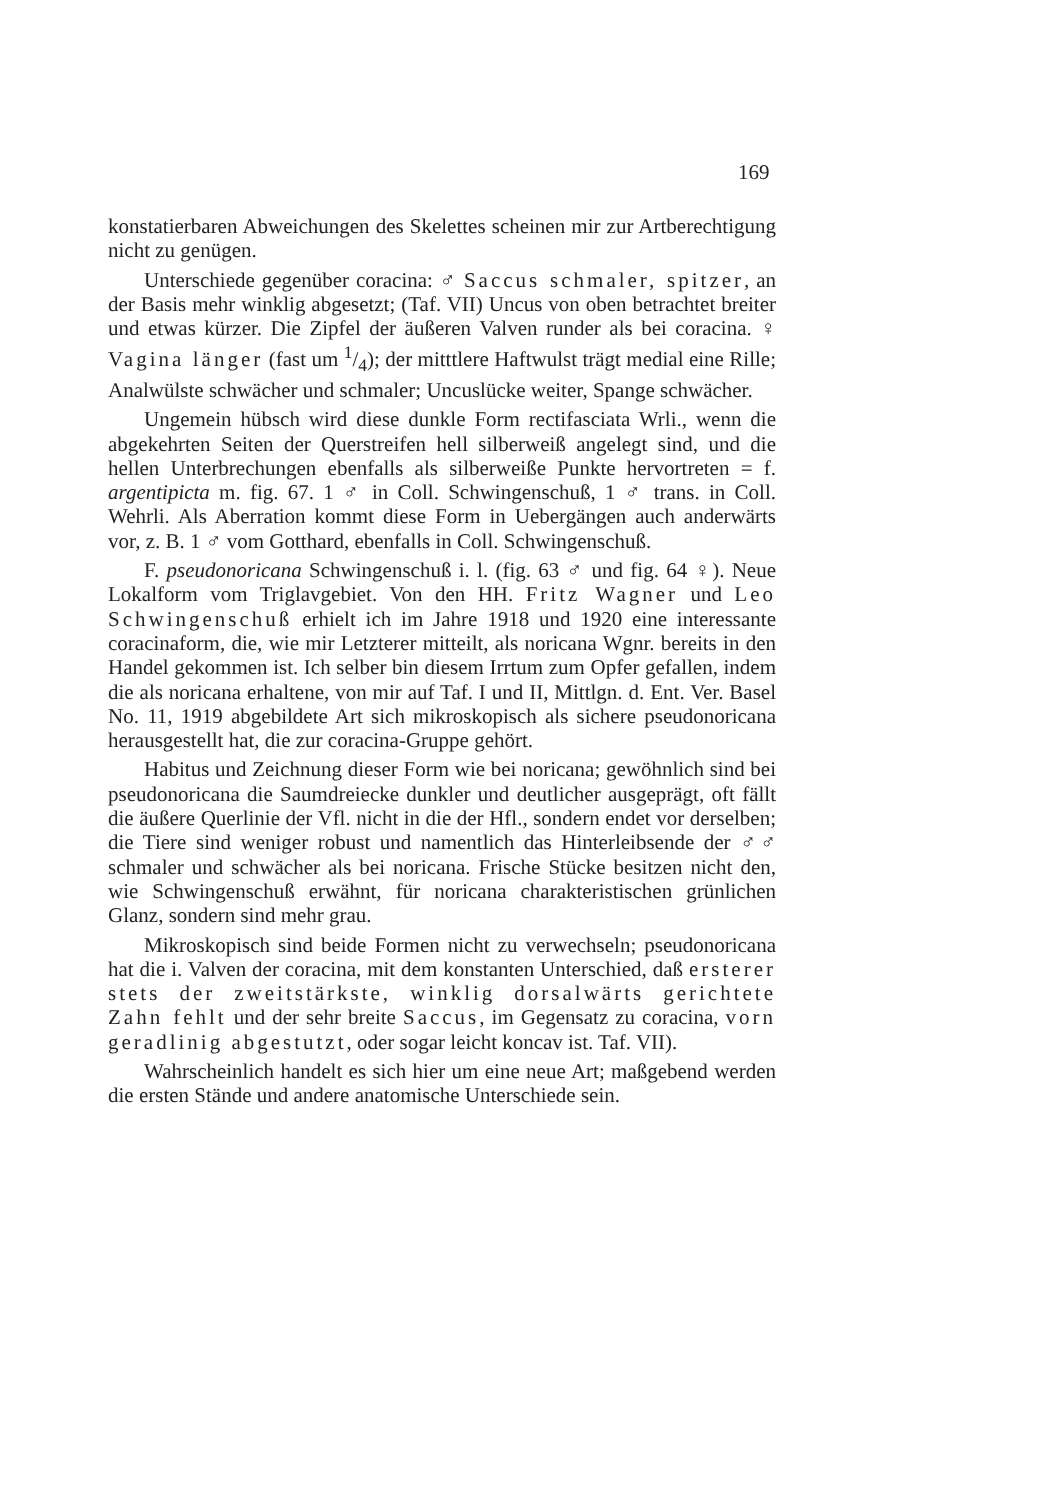169
konstatierbaren Abweichungen des Skelettes scheinen mir zur Artberechtigung nicht zu genügen.
Unterschiede gegenüber coracina: ♂ Saccus schmaler, spitzer, an der Basis mehr winklig abgesetzt; (Taf. VII) Uncus von oben betrachtet breiter und etwas kürzer. Die Zipfel der äußeren Valven runder als bei coracina. ♀ Vagina länger (fast um 1/4); der mitttlere Haftwulst trägt medial eine Rille; Analwülste schwächer und schmaler; Uncuslücke weiter, Spange schwächer.
Ungemein hübsch wird diese dunkle Form rectifasciata Wrli., wenn die abgekehrten Seiten der Querstreifen hell silberweiß angelegt sind, und die hellen Unterbrechungen ebenfalls als silberweiße Punkte hervortreten = f. argentipicta m. fig. 67. 1 ♂ in Coll. Schwingenschuß, 1 ♂ trans. in Coll. Wehrli. Als Aberration kommt diese Form in Uebergängen auch anderwärts vor, z. B. 1 ♂ vom Gotthard, ebenfalls in Coll. Schwingenschuß.
F. pseudonoricana Schwingenschuß i. l. (fig. 63 ♂ und fig. 64 ♀). Neue Lokalform vom Triglavgebiet. Von den HH. Fritz Wagner und Leo Schwingenschuß erhielt ich im Jahre 1918 und 1920 eine interessante coracinaform, die, wie mir Letzterer mitteilt, als noricana Wgnr. bereits in den Handel gekommen ist. Ich selber bin diesem Irrtum zum Opfer gefallen, indem die als noricana erhaltene, von mir auf Taf. I und II, Mittlgn. d. Ent. Ver. Basel No. 11, 1919 abgebildete Art sich mikroskopisch als sichere pseudonoricana herausgestellt hat, die zur coracina-Gruppe gehört.
Habitus und Zeichnung dieser Form wie bei noricana; gewöhnlich sind bei pseudonoricana die Saumdreiecke dunkler und deutlicher ausgeprägt, oft fällt die äußere Querlinie der Vfl. nicht in die der Hfl., sondern endet vor derselben; die Tiere sind weniger robust und namentlich das Hinterleibsende der ♂♂ schmaler und schwächer als bei noricana. Frische Stücke besitzen nicht den, wie Schwingenschuß erwähnt, für noricana charakteristischen grünlichen Glanz, sondern sind mehr grau.
Mikroskopisch sind beide Formen nicht zu verwechseln; pseudonoricana hat die i. Valven der coracina, mit dem konstanten Unterschied, daß ersterer stets der zweitstärkste, winklig dorsalwärts gerichtete Zahn fehlt und der sehr breite Saccus, im Gegensatz zu coracina, vorn geradlinig abgestutzt, oder sogar leicht koncav ist. Taf. VII).
Wahrscheinlich handelt es sich hier um eine neue Art; maßgebend werden die ersten Stände und andere anatomische Unterschiede sein.